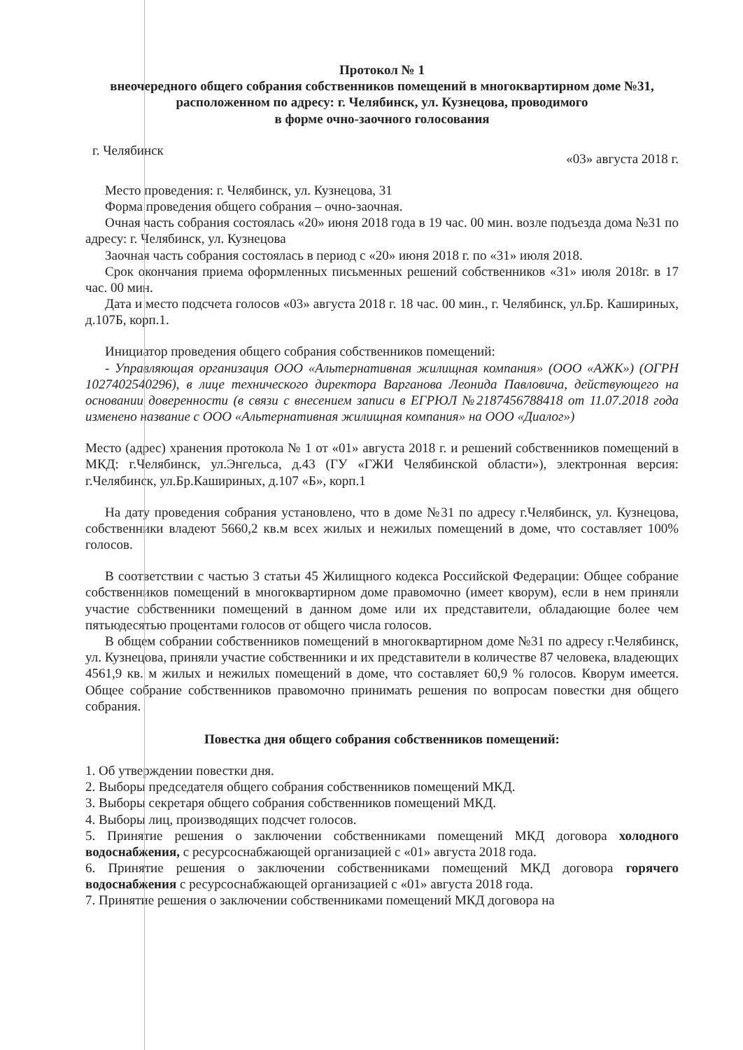Протокол № 1
внеочередного общего собрания собственников помещений в многоквартирном доме №31, расположенном по адресу: г. Челябинск, ул. Кузнецова, проводимого
в форме очно-заочного голосования
г. Челябинск «03» августа 2018 г.
Место проведения: г. Челябинск, ул. Кузнецова, 31
Форма проведения общего собрания – очно-заочная.
Очная часть собрания состоялась «20» июня 2018 года в 19 час. 00 мин. возле подъезда дома №31 по адресу: г. Челябинск, ул. Кузнецова
Заочная часть собрания состоялась в период с «20» июня 2018 г. по «31» июля 2018.
Срок окончания приема оформленных письменных решений собственников «31» июля 2018г. в 17 час. 00 мин.
Дата и место подсчета голосов «03» августа 2018 г. 18 час. 00 мин., г. Челябинск, ул.Бр. Кашириных, д.107Б, корп.1.
Инициатор проведения общего собрания собственников помещений:
- Управляющая организация ООО «Альтернативная жилищная компания» (ООО «АЖК») (ОГРН 1027402540296), в лице технического директора Варганова Леонида Павловича, действующего на основании доверенности (в связи с внесением записи в ЕГРЮЛ №2187456788418 от 11.07.2018 года изменено название с ООО «Альтернативная жилищная компания» на ООО «Диалог»)
Место (адрес) хранения протокола № 1 от «01» августа 2018 г. и решений собственников помещений в МКД: г.Челябинск, ул.Энгельса, д.43 (ГУ «ГЖИ Челябинской области»), электронная версия: г.Челябинск, ул.Бр.Кашириных, д.107 «Б», корп.1
На дату проведения собрания установлено, что в доме №31 по адресу г.Челябинск, ул. Кузнецова, собственники владеют 5660,2 кв.м всех жилых и нежилых помещений в доме, что составляет 100% голосов.
В соответствии с частью 3 статьи 45 Жилищного кодекса Российской Федерации: Общее собрание собственников помещений в многоквартирном доме правомочно (имеет кворум), если в нем приняли участие собственники помещений в данном доме или их представители, обладающие более чем пятьюдесятью процентами голосов от общего числа голосов.
В общем собрании собственников помещений в многоквартирном доме №31 по адресу г.Челябинск, ул. Кузнецова, приняли участие собственники и их представители в количестве 87 человека, владеющих 4561,9 кв. м жилых и нежилых помещений в доме, что составляет 60,9 % голосов. Кворум имеется. Общее собрание собственников правомочно принимать решения по вопросам повестки дня общего собрания.
Повестка дня общего собрания собственников помещений:
1. Об утверждении повестки дня.
2. Выборы председателя общего собрания собственников помещений МКД.
3. Выборы секретаря общего собрания собственников помещений МКД.
4. Выборы лиц, производящих подсчет голосов.
5. Принятие решения о заключении собственниками помещений МКД договора холодного водоснабжения, с ресурсоснабжающей организацией с «01» августа 2018 года.
6. Принятие решения о заключении собственниками помещений МКД договора горячего водоснабжения с ресурсоснабжающей организацией с «01» августа 2018 года.
7. Принятие решения о заключении собственниками помещений МКД договора на